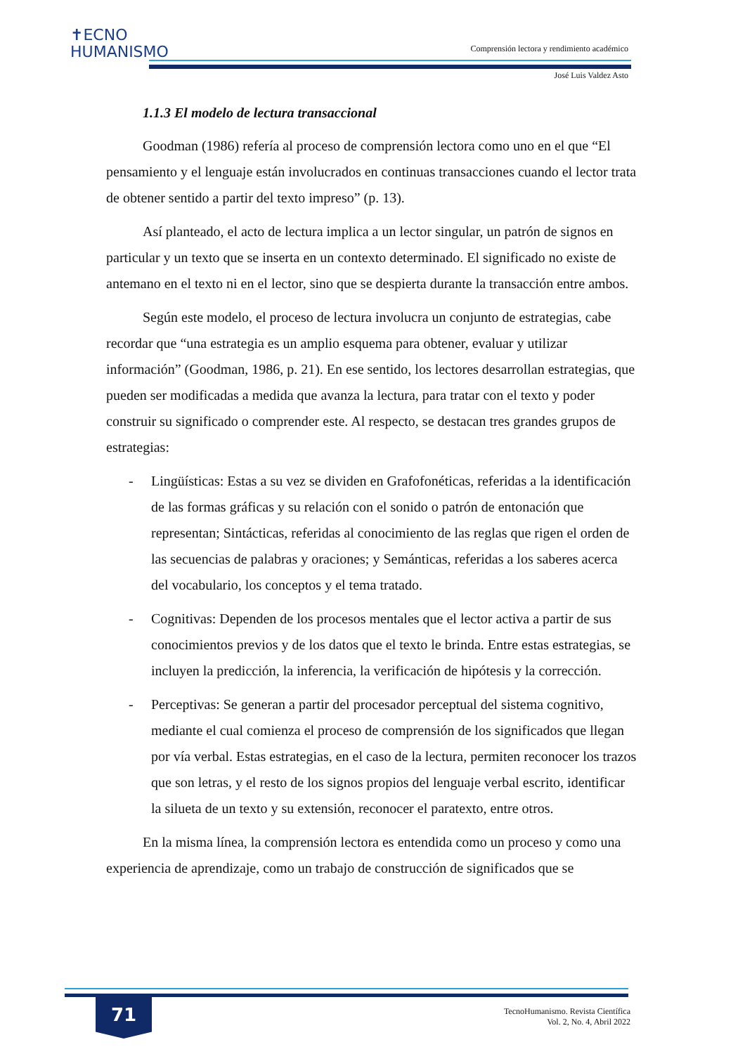✝ECNO
HUMANISMO
Comprensión lectora y rendimiento académico
José Luis Valdez Asto
1.1.3 El modelo de lectura transaccional
Goodman (1986) refería al proceso de comprensión lectora como uno en el que “El pensamiento y el lenguaje están involucrados en continuas transacciones cuando el lector trata de obtener sentido a partir del texto impreso” (p. 13).
Así planteado, el acto de lectura implica a un lector singular, un patrón de signos en particular y un texto que se inserta en un contexto determinado. El significado no existe de antemano en el texto ni en el lector, sino que se despierta durante la transacción entre ambos.
Según este modelo, el proceso de lectura involucra un conjunto de estrategias, cabe recordar que “una estrategia es un amplio esquema para obtener, evaluar y utilizar información” (Goodman, 1986, p. 21). En ese sentido, los lectores desarrollan estrategias, que pueden ser modificadas a medida que avanza la lectura, para tratar con el texto y poder construir su significado o comprender este. Al respecto, se destacan tres grandes grupos de estrategias:
- Lingüísticas: Estas a su vez se dividen en Grafofonéticas, referidas a la identificación de las formas gráficas y su relación con el sonido o patrón de entonación que representan; Sintácticas, referidas al conocimiento de las reglas que rigen el orden de las secuencias de palabras y oraciones; y Semánticas, referidas a los saberes acerca del vocabulario, los conceptos y el tema tratado.
- Cognitivas: Dependen de los procesos mentales que el lector activa a partir de sus conocimientos previos y de los datos que el texto le brinda. Entre estas estrategias, se incluyen la predicción, la inferencia, la verificación de hipótesis y la corrección.
- Perceptivas: Se generan a partir del procesador perceptual del sistema cognitivo, mediante el cual comienza el proceso de comprensión de los significados que llegan por vía verbal. Estas estrategias, en el caso de la lectura, permiten reconocer los trazos que son letras, y el resto de los signos propios del lenguaje verbal escrito, identificar la silueta de un texto y su extensión, reconocer el paratexto, entre otros.
En la misma línea, la comprensión lectora es entendida como un proceso y como una experiencia de aprendizaje, como un trabajo de construcción de significados que se
71
TecnoHumanismo. Revista Científica
Vol. 2, No. 4, Abril 2022